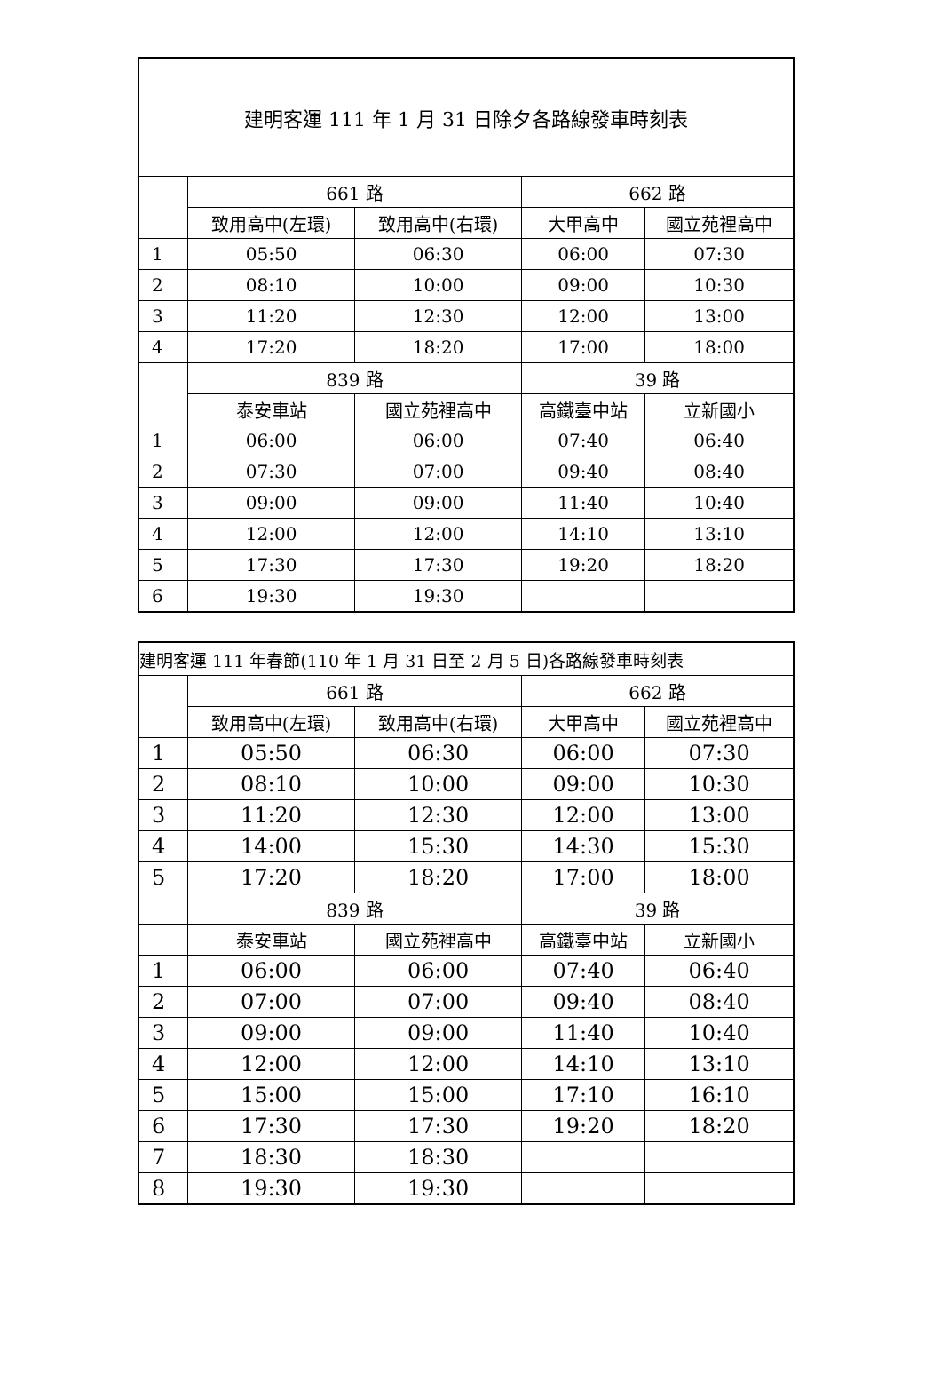| 建明客運 111 年 1 月 31 日除夕各路線發車時刻表 | | | | |
| --- | --- | --- | --- | --- |
| | 661 路 | | 662 路 | |
| | 致用高中(左環) | 致用高中(右環) | 大甲高中 | 國立苑裡高中 |
| 1 | 05:50 | 06:30 | 06:00 | 07:30 |
| 2 | 08:10 | 10:00 | 09:00 | 10:30 |
| 3 | 11:20 | 12:30 | 12:00 | 13:00 |
| 4 | 17:20 | 18:20 | 17:00 | 18:00 |
| | 839 路 | | 39 路 | |
| | 泰安車站 | 國立苑裡高中 | 高鐵臺中站 | 立新國小 |
| 1 | 06:00 | 06:00 | 07:40 | 06:40 |
| 2 | 07:30 | 07:00 | 09:40 | 08:40 |
| 3 | 09:00 | 09:00 | 11:40 | 10:40 |
| 4 | 12:00 | 12:00 | 14:10 | 13:10 |
| 5 | 17:30 | 17:30 | 19:20 | 18:20 |
| 6 | 19:30 | 19:30 | | |
| 建明客運 111 年春節(110 年 1 月 31 日至 2 月 5 日)各路線發車時刻表 | | | | |
| --- | --- | --- | --- | --- |
| | 661 路 | | 662 路 | |
| | 致用高中(左環) | 致用高中(右環) | 大甲高中 | 國立苑裡高中 |
| 1 | 05:50 | 06:30 | 06:00 | 07:30 |
| 2 | 08:10 | 10:00 | 09:00 | 10:30 |
| 3 | 11:20 | 12:30 | 12:00 | 13:00 |
| 4 | 14:00 | 15:30 | 14:30 | 15:30 |
| 5 | 17:20 | 18:20 | 17:00 | 18:00 |
| | 839 路 | | 39 路 | |
| | 泰安車站 | 國立苑裡高中 | 高鐵臺中站 | 立新國小 |
| 1 | 06:00 | 06:00 | 07:40 | 06:40 |
| 2 | 07:00 | 07:00 | 09:40 | 08:40 |
| 3 | 09:00 | 09:00 | 11:40 | 10:40 |
| 4 | 12:00 | 12:00 | 14:10 | 13:10 |
| 5 | 15:00 | 15:00 | 17:10 | 16:10 |
| 6 | 17:30 | 17:30 | 19:20 | 18:20 |
| 7 | 18:30 | 18:30 | | |
| 8 | 19:30 | 19:30 | | |